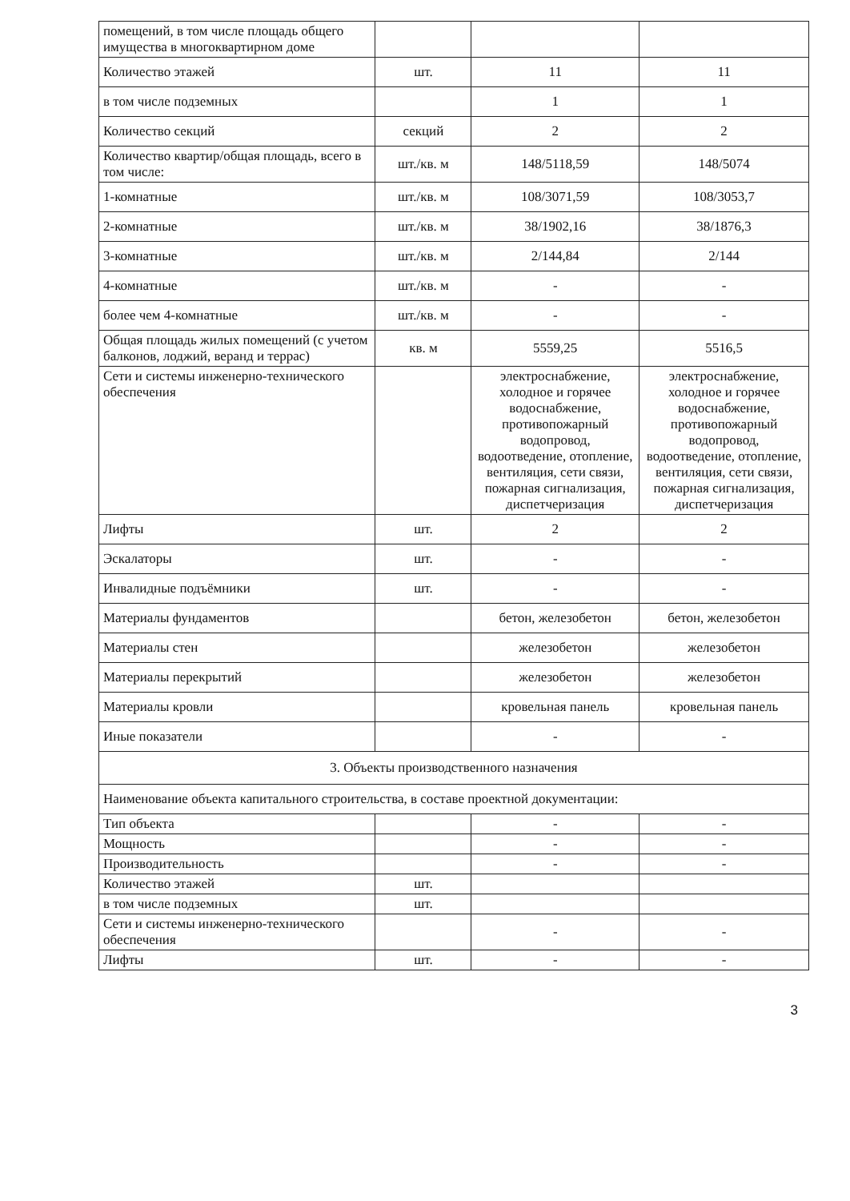| помещений, в том числе площадь общего имущества в многоквартирном доме | | | |
| Количество этажей | шт. | 11 | 11 |
| в том числе подземных | | 1 | 1 |
| Количество секций | секций | 2 | 2 |
| Количество квартир/общая площадь, всего в том числе: | шт./кв. м | 148/5118,59 | 148/5074 |
| 1-комнатные | шт./кв. м | 108/3071,59 | 108/3053,7 |
| 2-комнатные | шт./кв. м | 38/1902,16 | 38/1876,3 |
| 3-комнатные | шт./кв. м | 2/144,84 | 2/144 |
| 4-комнатные | шт./кв. м | - | - |
| более чем 4-комнатные | шт./кв. м | - | - |
| Общая площадь жилых помещений (с учетом балконов, лоджий, веранд и террас) | кв. м | 5559,25 | 5516,5 |
| Сети и системы инженерно-технического обеспечения | | электроснабжение, холодное и горячее водоснабжение, противопожарный водопровод, водоотведение, отопление, вентиляция, сети связи, пожарная сигнализация, диспетчеризация | электроснабжение, холодное и горячее водоснабжение, противопожарный водопровод, водоотведение, отопление, вентиляция, сети связи, пожарная сигнализация, диспетчеризация |
| Лифты | шт. | 2 | 2 |
| Эскалаторы | шт. | - | - |
| Инвалидные подъёмники | шт. | - | - |
| Материалы фундаментов | | бетон, железобетон | бетон, железобетон |
| Материалы стен | | железобетон | железобетон |
| Материалы перекрытий | | железобетон | железобетон |
| Материалы кровли | | кровельная панель | кровельная панель |
| Иные показатели | | - | - |
| 3. Объекты производственного назначения | | | |
| Наименование объекта капитального строительства, в составе проектной документации: | | | |
| Тип объекта | | - | - |
| Мощность | | - | - |
| Производительность | | - | - |
| Количество этажей | шт. | | |
| в том числе подземных | шт. | | |
| Сети и системы инженерно-технического обеспечения | | - | - |
| Лифты | шт. | - | - |
3